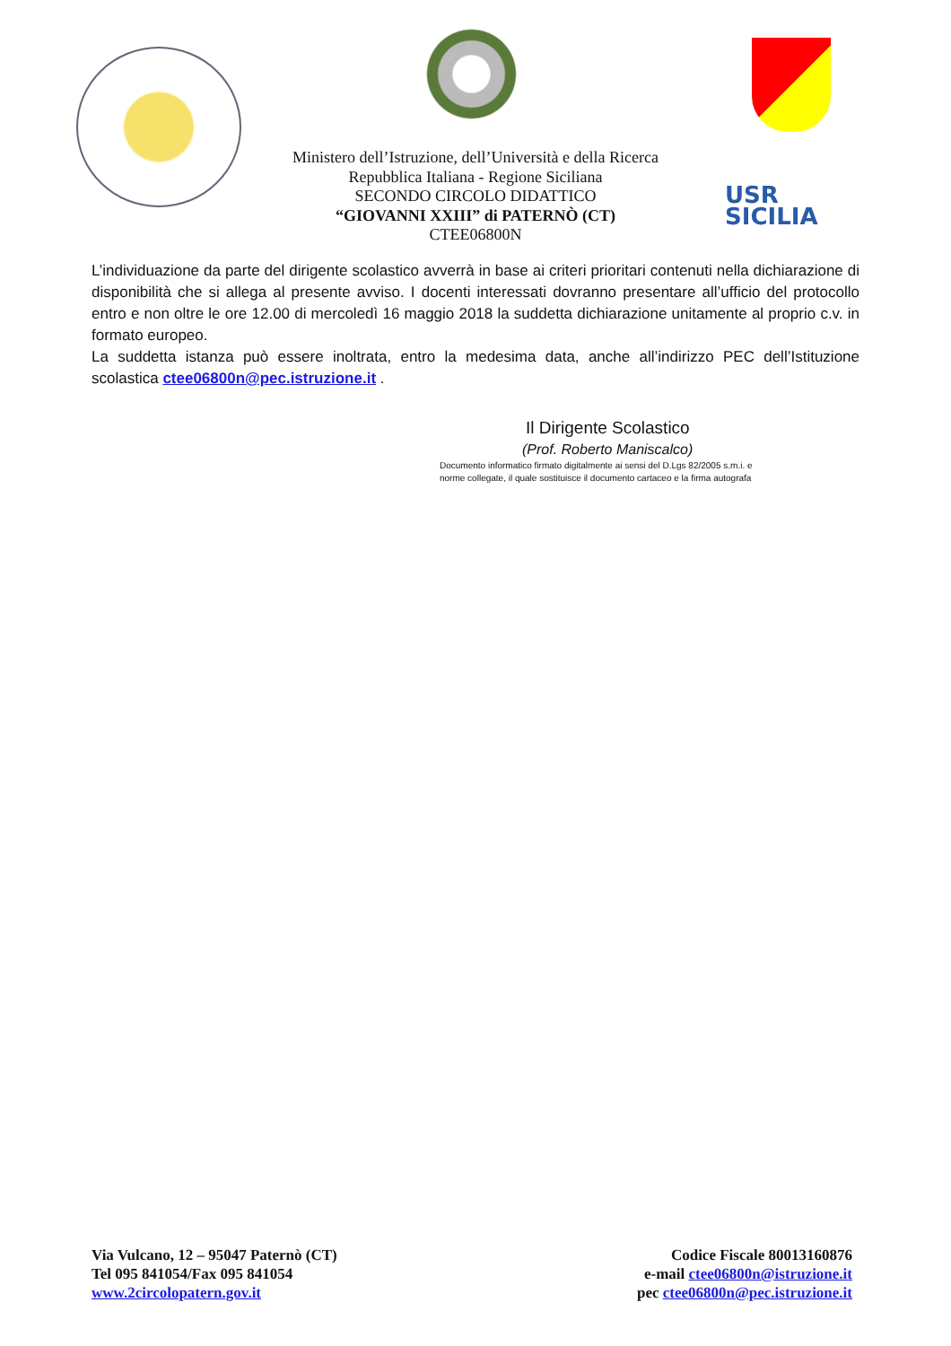USR
SICILIA
Ministero dell’Istruzione, dell’Università e della Ricerca
Repubblica Italiana - Regione Siciliana
SECONDO CIRCOLO DIDATTICO
“GIOVANNI XXIII” di PATERNÒ (CT)
CTEE06800N
L’individuazione da parte del dirigente scolastico avverrà in base ai criteri prioritari contenuti nella dichiarazione di disponibilità che si allega al presente avviso. I docenti interessati dovranno presentare all’ufficio del protocollo entro e non oltre le ore 12.00 di mercoledì 16 maggio 2018 la suddetta dichiarazione unitamente al proprio c.v. in formato europeo.
La suddetta istanza può essere inoltrata, entro la medesima data, anche all’indirizzo PEC dell’Istituzione scolastica ctee06800n@pec.istruzione.it .
Il Dirigente Scolastico
(Prof. Roberto Maniscalco)
Documento informatico firmato digitalmente ai sensi del D.Lgs 82/2005 s.m.i. e
norme collegate, il quale sostituisce il documento cartaceo e la firma autografa
Via Vulcano, 12 – 95047 Paternò (CT)
Tel 095 841054/Fax 095 841054
www.2circolopatern.gov.it
Codice Fiscale 80013160876
e-mail ctee06800n@istruzione.it
pec ctee06800n@pec.istruzione.it